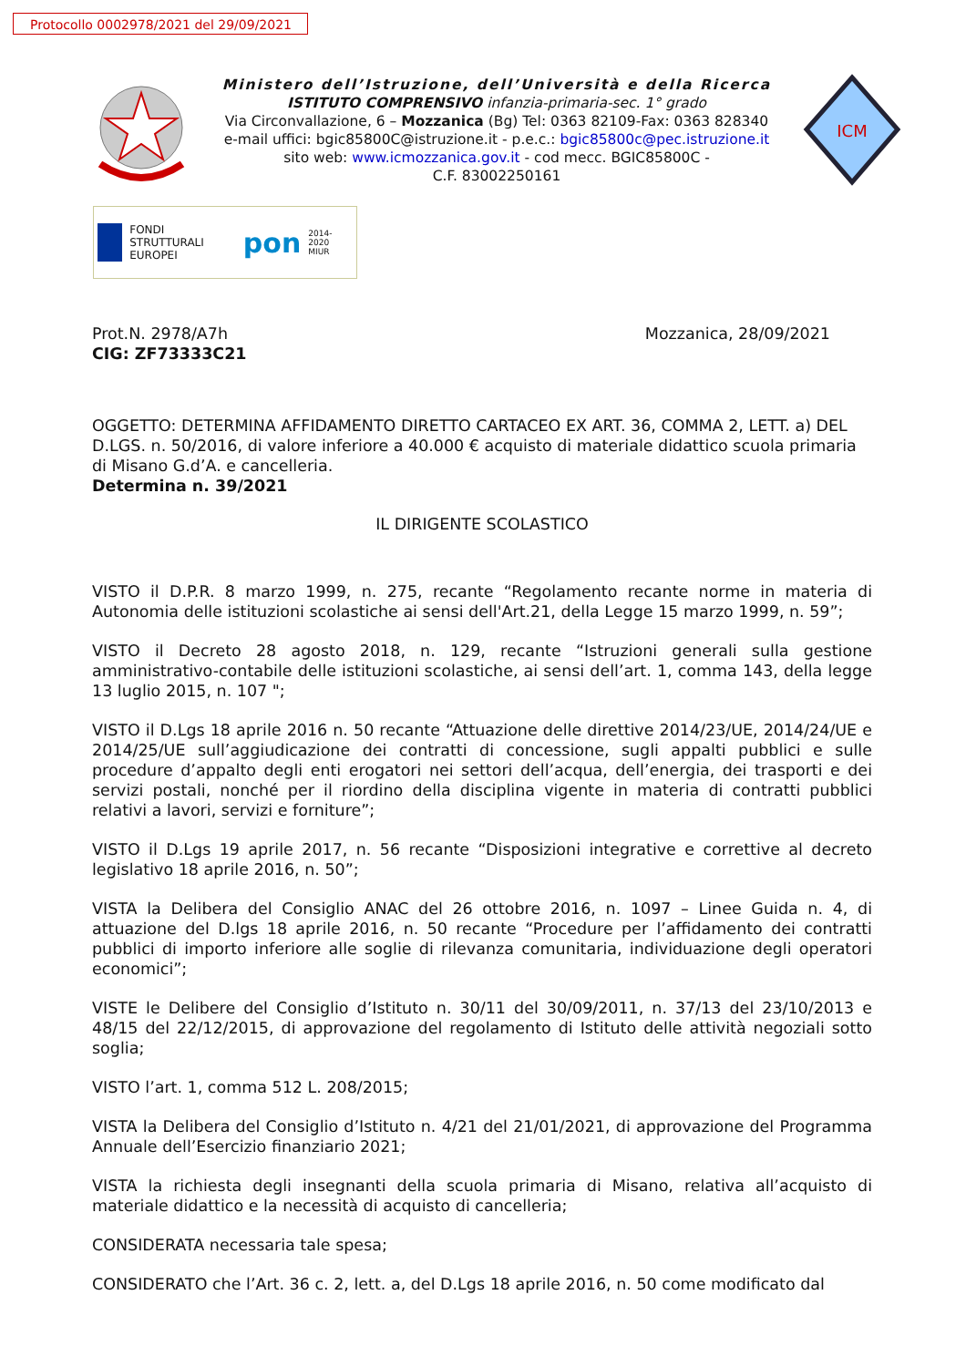Protocollo 0002978/2021 del 29/09/2021
Ministero dell’Istruzione, dell’Università e della Ricerca
ISTITUTO COMPRENSIVO infanzia-primaria-sec. 1° grado
Via Circonvallazione, 6 – Mozzanica (Bg) Tel: 0363 82109-Fax: 0363 828340
e-mail uffici: bgic85800C@istruzione.it - p.e.c.: bgic85800c@pec.istruzione.it
sito web: www.icmozzanica.gov.it - cod mecc. BGIC85800C -
C.F. 83002250161
ICM
FONDI STRUTTURALI EUROPEI
pon
2014-2020 MIUR
Prot.N. 2978/A7h Mozzanica, 28/09/2021
CIG: ZF73333C21
OGGETTO: DETERMINA AFFIDAMENTO DIRETTO CARTACEO EX ART. 36, COMMA 2, LETT. a) DEL D.LGS. n. 50/2016, di valore inferiore a 40.000 € acquisto di materiale didattico scuola primaria di Misano G.d’A. e cancelleria.
Determina n. 39/2021
IL DIRIGENTE SCOLASTICO
VISTO il D.P.R. 8 marzo 1999, n. 275, recante “Regolamento recante norme in materia di Autonomia delle istituzioni scolastiche ai sensi dell'Art.21, della Legge 15 marzo 1999, n. 59”;
VISTO il Decreto 28 agosto 2018, n. 129, recante “Istruzioni generali sulla gestione amministrativo-contabile delle istituzioni scolastiche, ai sensi dell’art. 1, comma 143, della legge 13 luglio 2015, n. 107 ";
VISTO il D.Lgs 18 aprile 2016 n. 50 recante “Attuazione delle direttive 2014/23/UE, 2014/24/UE e 2014/25/UE sull’aggiudicazione dei contratti di concessione, sugli appalti pubblici e sulle procedure d’appalto degli enti erogatori nei settori dell’acqua, dell’energia, dei trasporti e dei servizi postali, nonché per il riordino della disciplina vigente in materia di contratti pubblici relativi a lavori, servizi e forniture”;
VISTO il D.Lgs 19 aprile 2017, n. 56 recante “Disposizioni integrative e correttive al decreto legislativo 18 aprile 2016, n. 50”;
VISTA la Delibera del Consiglio ANAC del 26 ottobre 2016, n. 1097 – Linee Guida n. 4, di attuazione del D.lgs 18 aprile 2016, n. 50 recante “Procedure per l’affidamento dei contratti pubblici di importo inferiore alle soglie di rilevanza comunitaria, individuazione degli operatori economici”;
VISTE le Delibere del Consiglio d’Istituto n. 30/11 del 30/09/2011, n. 37/13 del 23/10/2013 e 48/15 del 22/12/2015, di approvazione del regolamento di Istituto delle attività negoziali sotto soglia;
VISTO l’art. 1, comma 512 L. 208/2015;
VISTA la Delibera del Consiglio d’Istituto n. 4/21 del 21/01/2021, di approvazione del Programma Annuale dell’Esercizio finanziario 2021;
VISTA la richiesta degli insegnanti della scuola primaria di Misano, relativa all’acquisto di materiale didattico e la necessità di acquisto di cancelleria;
CONSIDERATA necessaria tale spesa;
CONSIDERATO che l’Art. 36 c. 2, lett. a, del D.Lgs 18 aprile 2016, n. 50 come modificato dal